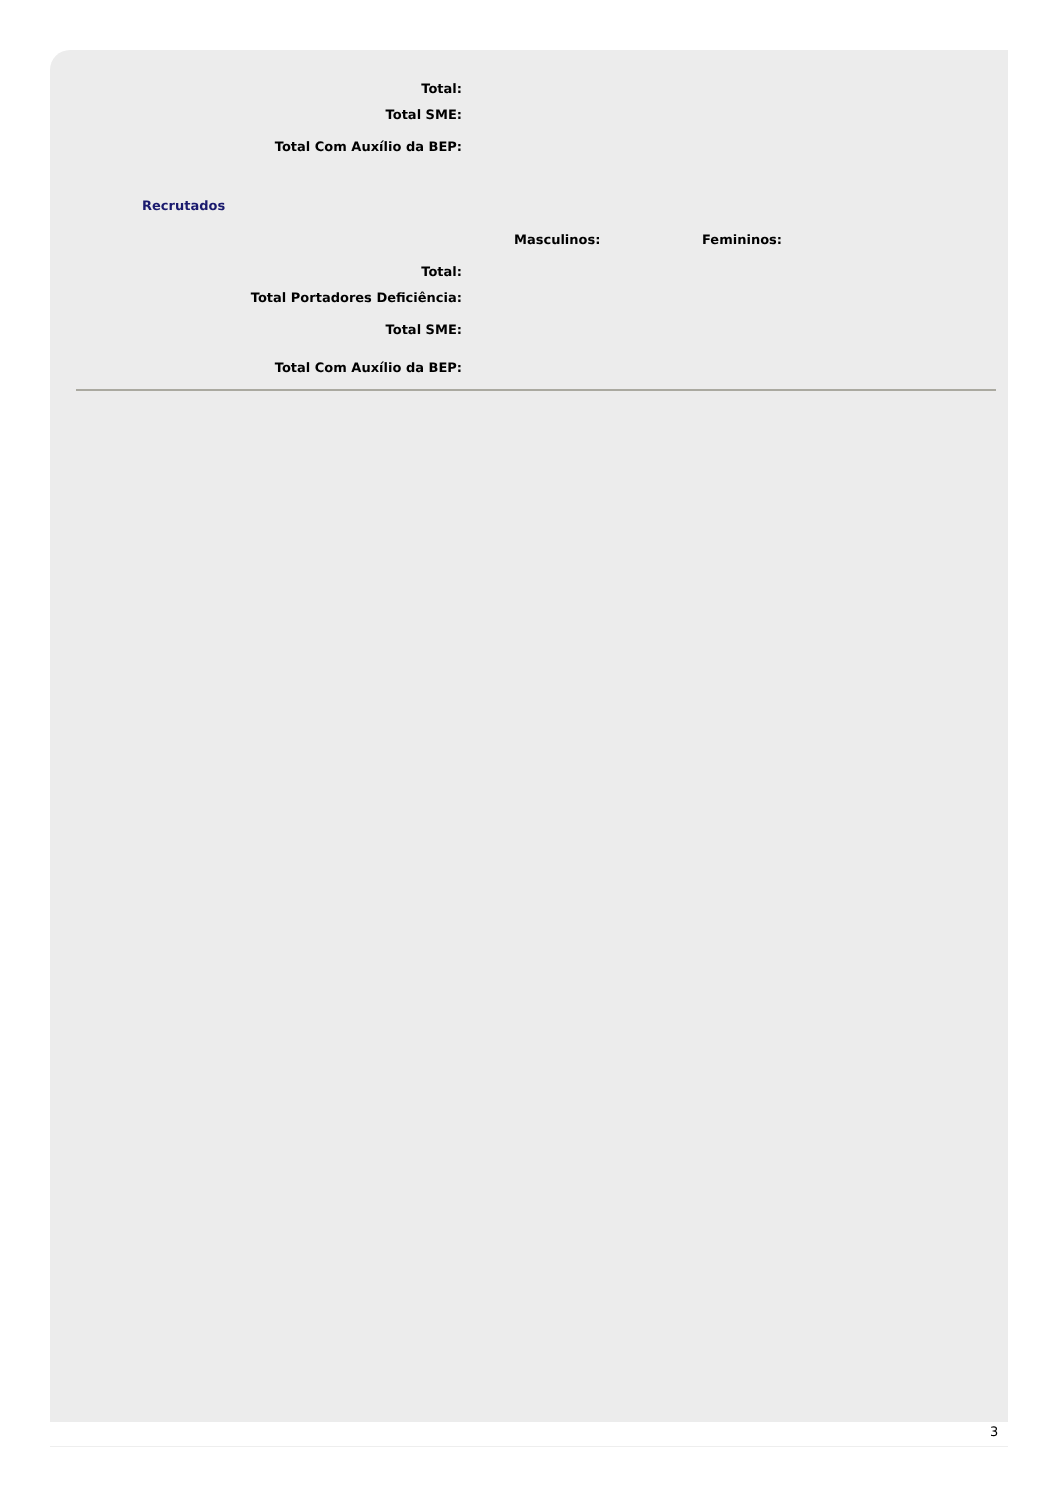Total:
Total SME:
Total Com Auxílio da BEP:
Recrutados
Masculinos: Femininos:
Total:
Total Portadores Deficiência:
Total SME:
Total Com Auxílio da BEP:
3